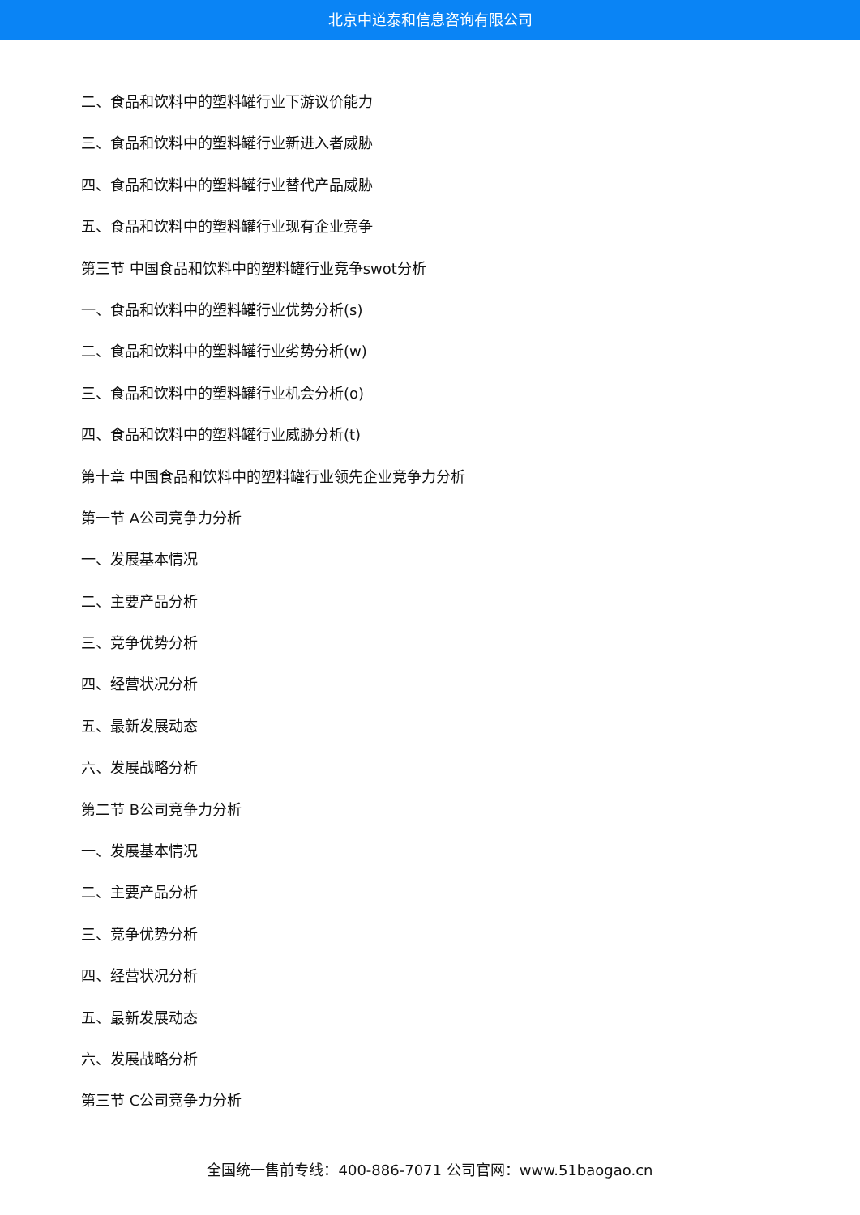北京中道泰和信息咨询有限公司
二、食品和饮料中的塑料罐行业下游议价能力
三、食品和饮料中的塑料罐行业新进入者威胁
四、食品和饮料中的塑料罐行业替代产品威胁
五、食品和饮料中的塑料罐行业现有企业竞争
第三节 中国食品和饮料中的塑料罐行业竞争swot分析
一、食品和饮料中的塑料罐行业优势分析(s)
二、食品和饮料中的塑料罐行业劣势分析(w)
三、食品和饮料中的塑料罐行业机会分析(o)
四、食品和饮料中的塑料罐行业威胁分析(t)
第十章 中国食品和饮料中的塑料罐行业领先企业竞争力分析
第一节 A公司竞争力分析
一、发展基本情况
二、主要产品分析
三、竞争优势分析
四、经营状况分析
五、最新发展动态
六、发展战略分析
第二节 B公司竞争力分析
一、发展基本情况
二、主要产品分析
三、竞争优势分析
四、经营状况分析
五、最新发展动态
六、发展战略分析
第三节 C公司竞争力分析
全国统一售前专线：400-886-7071 公司官网：www.51baogao.cn